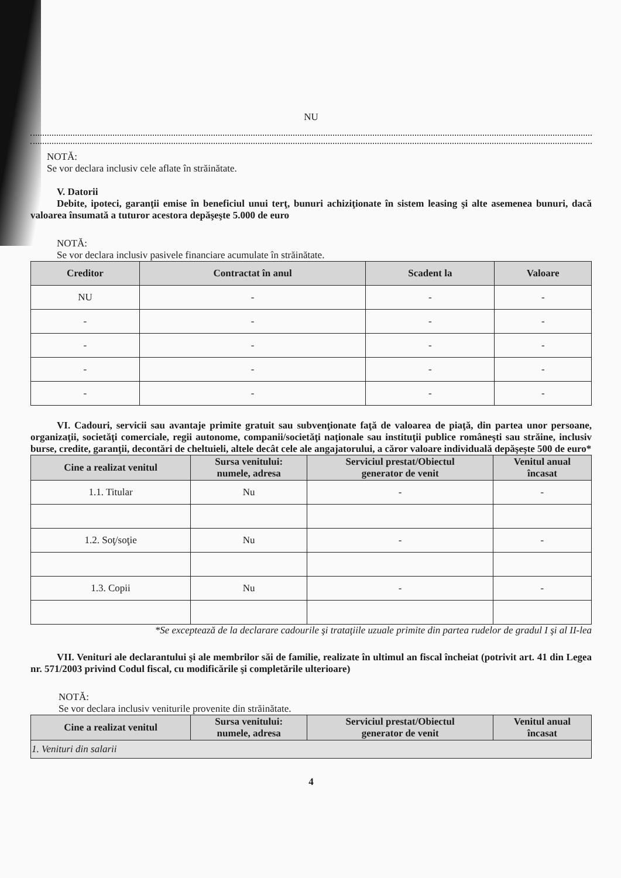NU
NOTĂ:
Se vor declara inclusiv cele aflate în străinătate.
V. Datorii
Debite, ipoteci, garanţii emise în beneficiul unui terţ, bunuri achiziţionate în sistem leasing şi alte asemenea bunuri, dacă valoarea însumată a tuturor acestora depăşeşte 5.000 de euro
NOTĂ:
Se vor declara inclusiv pasivele financiare acumulate în străinătate.
| Creditor | Contractat în anul | Scadent la | Valoare |
| --- | --- | --- | --- |
| NU | - | - | - |
| - | - | - | - |
| - | - | - | - |
| - | - | - | - |
| - | - | - | - |
VI. Cadouri, servicii sau avantaje primite gratuit sau subvenţionate faţă de valoarea de piaţă, din partea unor persoane, organizaţii, societăţi comerciale, regii autonome, companii/societăţi naţionale sau instituţii publice româneşti sau străine, inclusiv burse, credite, garanţii, decontări de cheltuieli, altele decât cele ale angajatorului, a căror valoare individuală depăşeşte 500 de euro*
| Cine a realizat venitul | Sursa venitului: numele, adresa | Serviciul prestat/Obiectul generator de venit | Venitul anual încasat |
| --- | --- | --- | --- |
| 1.1. Titular | Nu | - | - |
| 1.2. Soţ/soţie | Nu | - | - |
| 1.3. Copii | Nu | - | - |
*Se exceptează de la declarare cadourile şi trataţiile uzuale primite din partea rudelor de gradul I şi al II-lea
VII. Venituri ale declarantului şi ale membrilor săi de familie, realizate în ultimul an fiscal încheiat (potrivit art. 41 din Legea nr. 571/2003 privind Codul fiscal, cu modificările şi completările ulterioare)
NOTĂ:
Se vor declara inclusiv veniturile provenite din străinătate.
| Cine a realizat venitul | Sursa venitului: numele, adresa | Serviciul prestat/Obiectul generator de venit | Venitul anual încasat |
| --- | --- | --- | --- |
| 1. Venituri din salarii | | | |
4